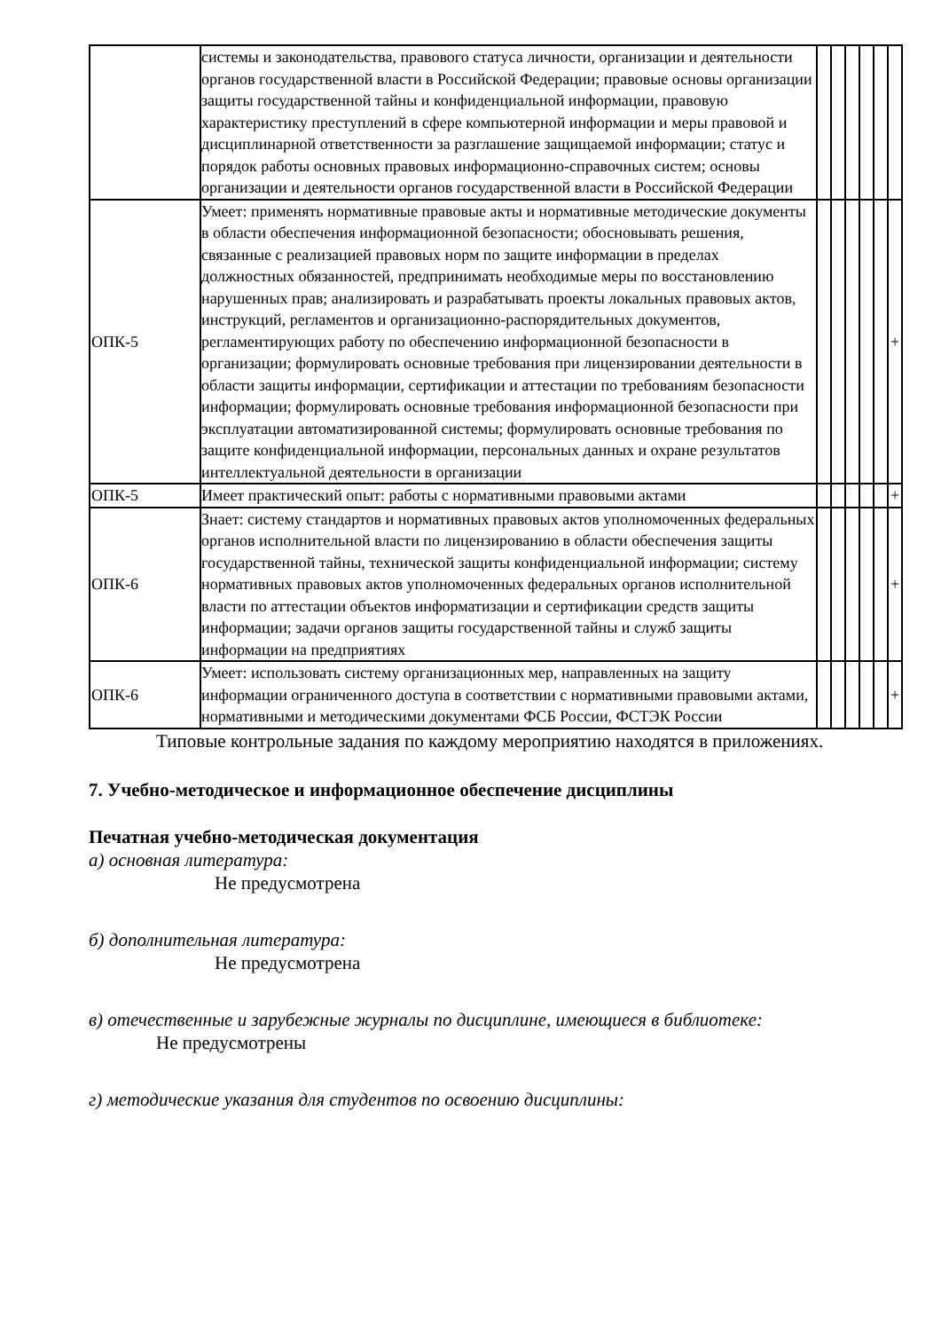| | системы и законодательства, правового статуса личности, организации и деятельности органов государственной власти в Российской Федерации; правовые основы организации защиты государственной тайны и конфиденциальной информации, правовую характеристику преступлений в сфере компьютерной информации и меры правовой и дисциплинарной ответственности за разглашение защищаемой информации; статус и порядок работы основных правовых информационно-справочных систем; основы организации и деятельности органов государственной власти в Российской Федерации | | | | | | |
| ОПК-5 | Умеет: применять нормативные правовые акты и нормативные методические документы в области обеспечения информационной безопасности; обосновывать решения, связанные с реализацией правовых норм по защите информации в пределах должностных обязанностей, предпринимать необходимые меры по восстановлению нарушенных прав; анализировать и разрабатывать проекты локальных правовых актов, инструкций, регламентов и организационно-распорядительных документов, регламентирующих работу по обеспечению информационной безопасности в организации; формулировать основные требования при лицензировании деятельности в области защиты информации, сертификации и аттестации по требованиям безопасности информации; формулировать основные требования информационной безопасности при эксплуатации автоматизированной системы; формулировать основные требования по защите конфиденциальной информации, персональных данных и охране результатов интеллектуальной деятельности в организации | | | | | | + |
| ОПК-5 | Имеет практический опыт: работы с нормативными правовыми актами | | | | | | + |
| ОПК-6 | Знает: систему стандартов и нормативных правовых актов уполномоченных федеральных органов исполнительной власти по лицензированию в области обеспечения защиты государственной тайны, технической защиты конфиденциальной информации; систему нормативных правовых актов уполномоченных федеральных органов исполнительной власти по аттестации объектов информатизации и сертификации средств защиты информации; задачи органов защиты государственной тайны и служб защиты информации на предприятиях | | | | | | + |
| ОПК-6 | Умеет: использовать систему организационных мер, направленных на защиту информации ограниченного доступа в соответствии с нормативными правовыми актами, нормативными и методическими документами ФСБ России, ФСТЭК России | | | | | | + |
Типовые контрольные задания по каждому мероприятию находятся в приложениях.
7. Учебно-методическое и информационное обеспечение дисциплины
Печатная учебно-методическая документация
а) основная литература:
Не предусмотрена
б) дополнительная литература:
Не предусмотрена
в) отечественные и зарубежные журналы по дисциплине, имеющиеся в библиотеке:
Не предусмотрены
г) методические указания для студентов по освоению дисциплины: